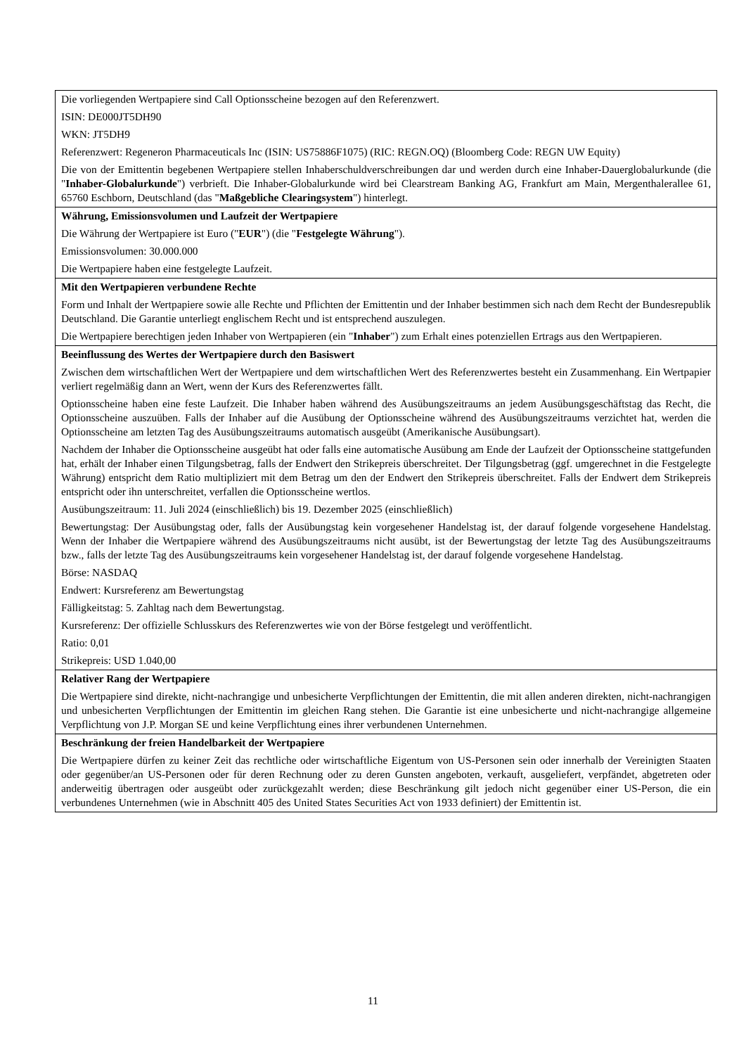| Die vorliegenden Wertpapiere sind Call Optionsscheine bezogen auf den Referenzwert. ISIN: DE000JT5DH90 WKN: JT5DH9 Referenzwert: Regeneron Pharmaceuticals Inc (ISIN: US75886F1075) (RIC: REGN.OQ) (Bloomberg Code: REGN UW Equity) Die von der Emittentin begebenen Wertpapiere stellen Inhaberschuldverschreibungen dar und werden durch eine Inhaber-Dauerglobalurkunde (die " Inhaber-Globalurkunde ") verbrieft. Die Inhaber-Globalurkunde wird bei Clearstream Banking AG, Frankfurt am Main, Mergenthalerallee 61, 65760 Eschborn, Deutschland (das " Maßgebliche Clearingsystem ") hinterlegt. |
| Währung, Emissionsvolumen und Laufzeit der Wertpapiere Die Währung der Wertpapiere ist Euro (" EUR ") (die " Festgelegte Währung "). Emissionsvolumen: 30.000.000 Die Wertpapiere haben eine festgelegte Laufzeit. |
| Mit den Wertpapieren verbundene Rechte Form und Inhalt der Wertpapiere sowie alle Rechte und Pflichten der Emittentin und der Inhaber bestimmen sich nach dem Recht der Bundesrepublik Deutschland. Die Garantie unterliegt englischem Recht und ist entsprechend auszulegen. Die Wertpapiere berechtigen jeden Inhaber von Wertpapieren (ein " Inhaber ") zum Erhalt eines potenziellen Ertrags aus den Wertpapieren. |
| Beeinflussung des Wertes der Wertpapiere durch den Basiswert Zwischen dem wirtschaftlichen Wert der Wertpapiere und dem wirtschaftlichen Wert des Referenzwertes besteht ein Zusammenhang. Ein Wertpapier verliert regelmäßig dann an Wert, wenn der Kurs des Referenzwertes fällt. Optionsscheine haben eine feste Laufzeit. Die Inhaber haben während des Ausübungszeitraums an jedem Ausübungsgeschäftstag das Recht, die Optionsscheine auszuüben. Falls der Inhaber auf die Ausübung der Optionsscheine während des Ausübungszeitraums verzichtet hat, werden die Optionsscheine am letzten Tag des Ausübungszeitraums automatisch ausgeübt (Amerikanische Ausübungsart). Nachdem der Inhaber die Optionsscheine ausgeübt hat oder falls eine automatische Ausübung am Ende der Laufzeit der Optionsscheine stattgefunden hat, erhält der Inhaber einen Tilgungsbetrag, falls der Endwert den Strikepreis überschreitet. Der Tilgungsbetrag (ggf. umgerechnet in die Festgelegte Währung) entspricht dem Ratio multipliziert mit dem Betrag um den der Endwert den Strikepreis überschreitet. Falls der Endwert dem Strikepreis entspricht oder ihn unterschreitet, verfallen die Optionsscheine wertlos. Ausübungszeitraum: 11. Juli 2024 (einschließlich) bis 19. Dezember 2025 (einschließlich) Bewertungstag: Der Ausübungstag oder, falls der Ausübungstag kein vorgesehener Handelstag ist, der darauf folgende vorgesehene Handelstag. Wenn der Inhaber die Wertpapiere während des Ausübungszeitraums nicht ausübt, ist der Bewertungstag der letzte Tag des Ausübungszeitraums bzw., falls der letzte Tag des Ausübungszeitraums kein vorgesehener Handelstag ist, der darauf folgende vorgesehene Handelstag. Börse: NASDAQ Endwert: Kursreferenz am Bewertungstag Fälligkeitstag: 5. Zahltag nach dem Bewertungstag. Kursreferenz: Der offizielle Schlusskurs des Referenzwertes wie von der Börse festgelegt und veröffentlicht. Ratio: 0,01 Strikepreis: USD 1.040,00 |
| Relativer Rang der Wertpapiere Die Wertpapiere sind direkte, nicht-nachrangige und unbesicherte Verpflichtungen der Emittentin, die mit allen anderen direkten, nicht-nachrangigen und unbesicherten Verpflichtungen der Emittentin im gleichen Rang stehen. Die Garantie ist eine unbesicherte und nicht-nachrangige allgemeine Verpflichtung von J.P. Morgan SE und keine Verpflichtung eines ihrer verbundenen Unternehmen. |
| Beschränkung der freien Handelbarkeit der Wertpapiere Die Wertpapiere dürfen zu keiner Zeit das rechtliche oder wirtschaftliche Eigentum von US-Personen sein oder innerhalb der Vereinigten Staaten oder gegenüber/an US-Personen oder für deren Rechnung oder zu deren Gunsten angeboten, verkauft, ausgeliefert, verpfändet, abgetreten oder anderweitig übertragen oder ausgeübt oder zurückgezahlt werden; diese Beschränkung gilt jedoch nicht gegenüber einer US-Person, die ein verbundenes Unternehmen (wie in Abschnitt 405 des United States Securities Act von 1933 definiert) der Emittentin ist. |
11